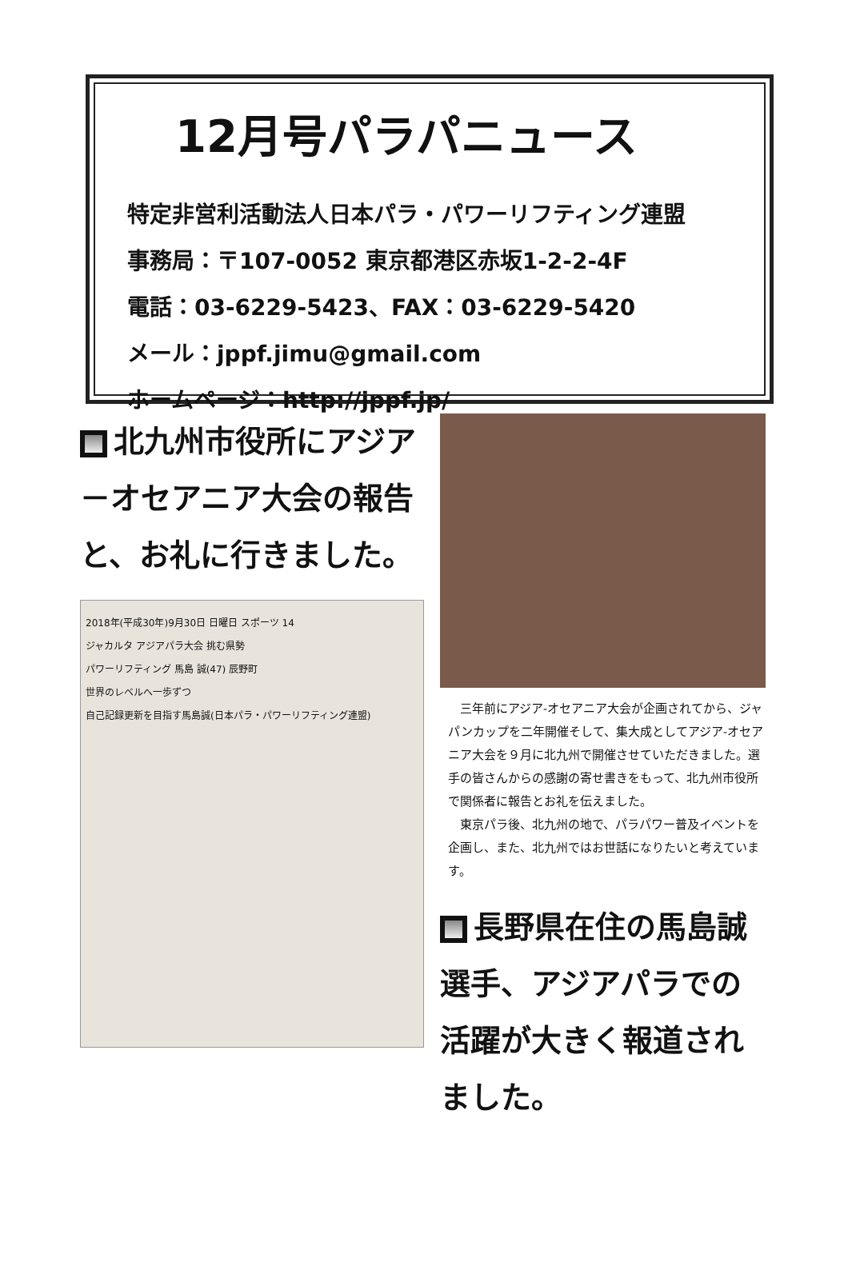12月号パラパニュース
特定非営利活動法人日本パラ・パワーリフティング連盟
事務局：〒107-0052 東京都港区赤坂1-2-2-4F
電話：03-6229-5423、FAX：03-6229-5420
メール：jppf.jimu@gmail.com
ホームページ：http://jppf.jp/
北九州市役所にアジア－オセアニア大会の報告と、お礼に行きました。
2018年(平成30年)9月30日 日曜日 スポーツ 14
ジャカルタ アジアパラ大会 挑む県勢
パワーリフティング 馬島 誠(47) 辰野町
世界のレベルへ一歩ずつ
自己記録更新を目指す馬島誠(日本パラ・パワーリフティング連盟)
　三年前にアジア-オセアニア大会が企画されてから、ジャパンカップを二年開催そして、集大成としてアジア-オセアニア大会を９月に北九州で開催させていただきました。選手の皆さんからの感謝の寄せ書きをもって、北九州市役所で関係者に報告とお礼を伝えました。
　東京パラ後、北九州の地で、パラパワー普及イベントを企画し、また、北九州ではお世話になりたいと考えています。
長野県在住の馬島誠選手、アジアパラでの活躍が大きく報道されました。